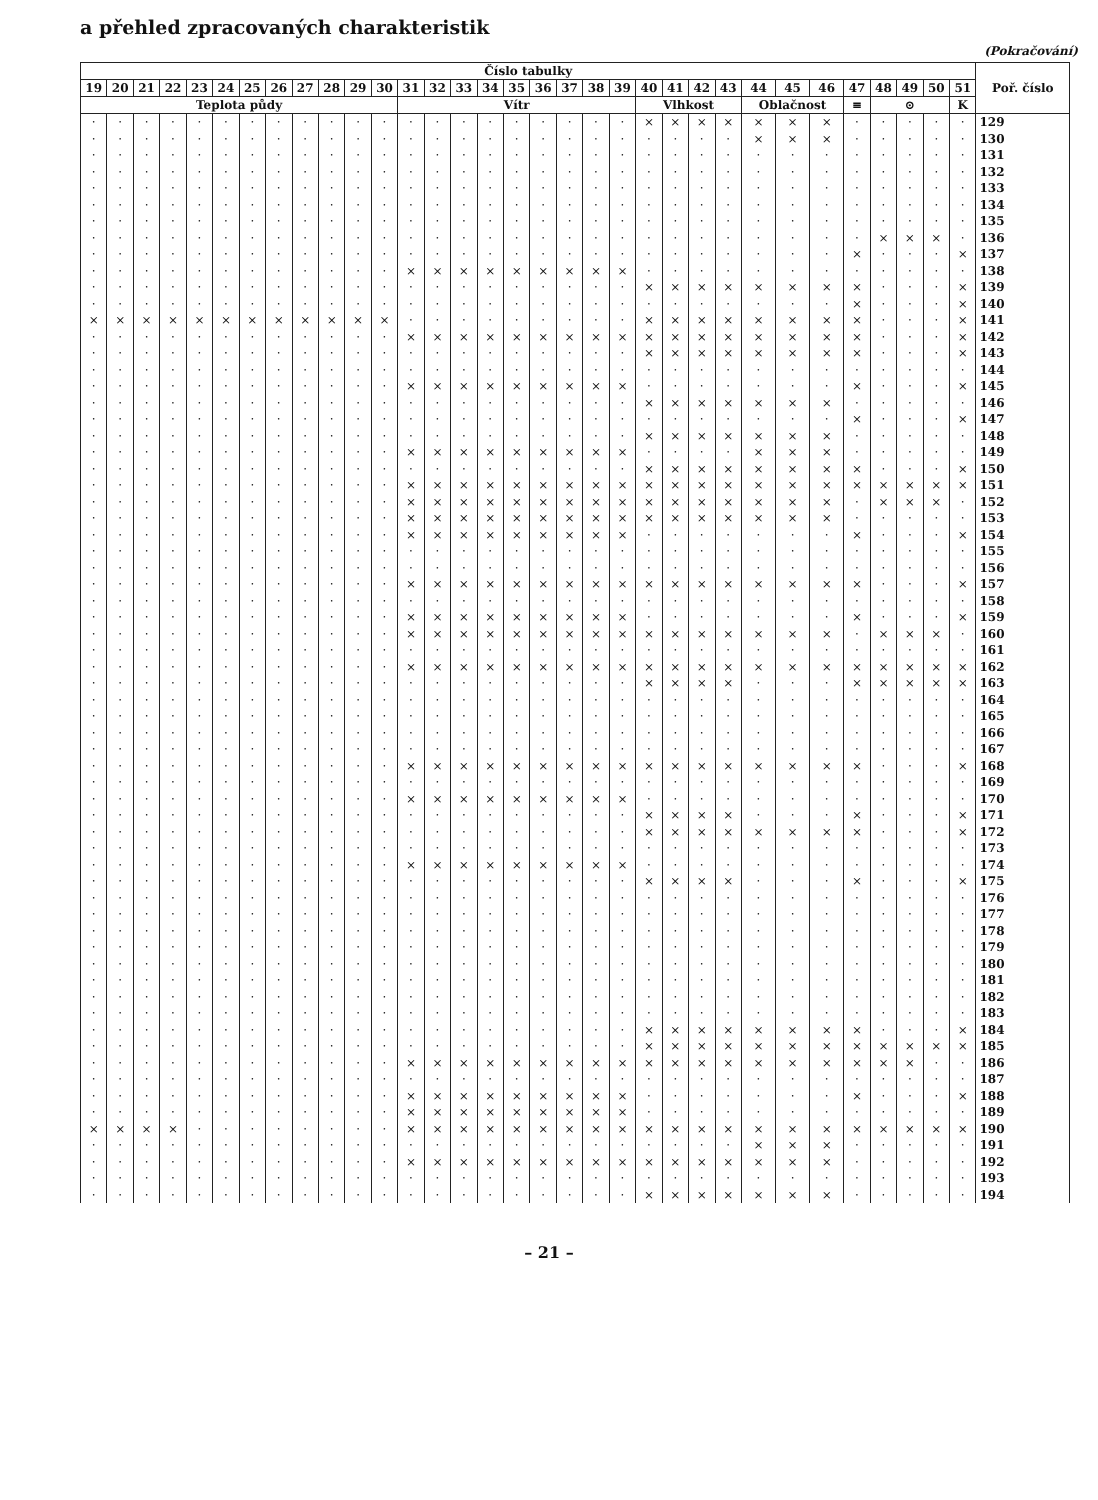a přehled zpracovaných charakteristik
(Pokračování)
| Číslo tabulky | | | | | | | | | | | | | | | | | | | | | | | | | | | | | | | | | Poř. číslo |
| --- | --- | --- | --- | --- | --- | --- | --- | --- | --- | --- | --- | --- | --- | --- | --- | --- | --- | --- | --- | --- | --- | --- | --- | --- | --- | --- | --- | --- | --- | --- | --- | --- | --- |
| 19 | 20 | 21 | 22 | 23 | 24 | 25 | 26 | 27 | 28 | 29 | 30 | 31 | 32 | 33 | 34 | 35 | 36 | 37 | 38 | 39 | 40 | 41 | 42 | 43 | 44 | 45 | 46 | 47 | 48 | 49 | 50 | 51 | |
| Teplota půdy | | | | | | | | | | | | Vítr | | | | | | | | | Vlhkost | | | | Oblačnost | | | ≡ | ⊙ | | | K | |
| · | · | · | · | · | · | · | · | · | · | · | · | · | · | · | · | · | · | · | · | · | × | × | × | × | × | × | × | · | · | · | · | · | 129 |
| · | · | · | · | · | · | · | · | · | · | · | · | · | · | · | · | · | · | · | · | · | · | · | · | · | × | × | × | · | · | · | · | · | 130 |
| · | · | · | · | · | · | · | · | · | · | · | · | · | · | · | · | · | · | · | · | · | · | · | · | · | · | · | · | · | · | · | · | · | 131 |
| · | · | · | · | · | · | · | · | · | · | · | · | · | · | · | · | · | · | · | · | · | · | · | · | · | · | · | · | · | · | · | · | · | 132 |
| · | · | · | · | · | · | · | · | · | · | · | · | · | · | · | · | · | · | · | · | · | · | · | · | · | · | · | · | · | · | · | · | · | 133 |
| · | · | · | · | · | · | · | · | · | · | · | · | · | · | · | · | · | · | · | · | · | · | · | · | · | · | · | · | · | · | · | · | · | 134 |
| · | · | · | · | · | · | · | · | · | · | · | · | · | · | · | · | · | · | · | · | · | · | · | · | · | · | · | · | · | · | · | · | · | 135 |
| · | · | · | · | · | · | · | · | · | · | · | · | · | · | · | · | · | · | · | · | · | · | · | · | · | · | · | · | · | × | × | × | · | 136 |
| · | · | · | · | · | · | · | · | · | · | · | · | · | · | · | · | · | · | · | · | · | · | · | · | · | · | · | · | × | · | · | · | × | 137 |
| · | · | · | · | · | · | · | · | · | · | · | · | × | × | × | × | × | × | × | × | × | · | · | · | · | · | · | · | · | · | · | · | · | 138 |
| · | · | · | · | · | · | · | · | · | · | · | · | · | · | · | · | · | · | · | · | · | × | × | × | × | × | × | × | × | · | · | · | × | 139 |
| · | · | · | · | · | · | · | · | · | · | · | · | · | · | · | · | · | · | · | · | · | · | · | · | · | · | · | · | × | · | · | · | × | 140 |
| × | × | × | × | × | × | × | × | × | × | × | × | · | · | · | · | · | · | · | · | · | × | × | × | × | × | × | × | × | · | · | · | × | 141 |
| · | · | · | · | · | · | · | · | · | · | · | · | × | × | × | × | × | × | × | × | × | × | × | × | × | × | × | × | × | · | · | · | × | 142 |
| · | · | · | · | · | · | · | · | · | · | · | · | · | · | · | · | · | · | · | · | · | × | × | × | × | × | × | × | × | · | · | · | × | 143 |
| · | · | · | · | · | · | · | · | · | · | · | · | · | · | · | · | · | · | · | · | · | · | · | · | · | · | · | · | · | · | · | · | · | 144 |
| · | · | · | · | · | · | · | · | · | · | · | · | × | × | × | × | × | × | × | × | × | · | · | · | · | · | · | · | × | · | · | · | × | 145 |
| · | · | · | · | · | · | · | · | · | · | · | · | · | · | · | · | · | · | · | · | · | × | × | × | × | × | × | × | · | · | · | · | · | 146 |
| · | · | · | · | · | · | · | · | · | · | · | · | · | · | · | · | · | · | · | · | · | · | · | · | · | · | · | · | × | · | · | · | × | 147 |
| · | · | · | · | · | · | · | · | · | · | · | · | · | · | · | · | · | · | · | · | · | × | × | × | × | × | × | × | · | · | · | · | · | 148 |
| · | · | · | · | · | · | · | · | · | · | · | · | × | × | × | × | × | × | × | × | × | · | · | · | · | × | × | × | · | · | · | · | · | 149 |
| · | · | · | · | · | · | · | · | · | · | · | · | · | · | · | · | · | · | · | · | · | × | × | × | × | × | × | × | × | · | · | · | × | 150 |
| · | · | · | · | · | · | · | · | · | · | · | · | × | × | × | × | × | × | × | × | × | × | × | × | × | × | × | × | × | × | × | × | × | 151 |
| · | · | · | · | · | · | · | · | · | · | · | · | × | × | × | × | × | × | × | × | × | × | × | × | × | × | × | × | · | × | × | × | · | 152 |
| · | · | · | · | · | · | · | · | · | · | · | · | × | × | × | × | × | × | × | × | × | × | × | × | × | × | × | × | · | · | · | · | · | 153 |
| · | · | · | · | · | · | · | · | · | · | · | · | × | × | × | × | × | × | × | × | × | · | · | · | · | · | · | · | × | · | · | · | × | 154 |
| · | · | · | · | · | · | · | · | · | · | · | · | · | · | · | · | · | · | · | · | · | · | · | · | · | · | · | · | · | · | · | · | · | 155 |
| · | · | · | · | · | · | · | · | · | · | · | · | · | · | · | · | · | · | · | · | · | · | · | · | · | · | · | · | · | · | · | · | · | 156 |
| · | · | · | · | · | · | · | · | · | · | · | · | × | × | × | × | × | × | × | × | × | × | × | × | × | × | × | × | × | · | · | · | × | 157 |
| · | · | · | · | · | · | · | · | · | · | · | · | · | · | · | · | · | · | · | · | · | · | · | · | · | · | · | · | · | · | · | · | · | 158 |
| · | · | · | · | · | · | · | · | · | · | · | · | × | × | × | × | × | × | × | × | × | · | · | · | · | · | · | · | × | · | · | · | × | 159 |
| · | · | · | · | · | · | · | · | · | · | · | · | × | × | × | × | × | × | × | × | × | × | × | × | × | × | × | × | · | × | × | × | · | 160 |
| · | · | · | · | · | · | · | · | · | · | · | · | · | · | · | · | · | · | · | · | · | · | · | · | · | · | · | · | · | · | · | · | · | 161 |
| · | · | · | · | · | · | · | · | · | · | · | · | × | × | × | × | × | × | × | × | × | × | × | × | × | × | × | × | × | × | × | × | × | 162 |
| · | · | · | · | · | · | · | · | · | · | · | · | · | · | · | · | · | · | · | · | · | × | × | × | × | · | · | · | × | × | × | × | × | 163 |
| · | · | · | · | · | · | · | · | · | · | · | · | · | · | · | · | · | · | · | · | · | · | · | · | · | · | · | · | · | · | · | · | · | 164 |
| · | · | · | · | · | · | · | · | · | · | · | · | · | · | · | · | · | · | · | · | · | · | · | · | · | · | · | · | · | · | · | · | · | 165 |
| · | · | · | · | · | · | · | · | · | · | · | · | · | · | · | · | · | · | · | · | · | · | · | · | · | · | · | · | · | · | · | · | · | 166 |
| · | · | · | · | · | · | · | · | · | · | · | · | · | · | · | · | · | · | · | · | · | · | · | · | · | · | · | · | · | · | · | · | · | 167 |
| · | · | · | · | · | · | · | · | · | · | · | · | × | × | × | × | × | × | × | × | × | × | × | × | × | × | × | × | × | · | · | · | × | 168 |
| · | · | · | · | · | · | · | · | · | · | · | · | · | · | · | · | · | · | · | · | · | · | · | · | · | · | · | · | · | · | · | · | · | 169 |
| · | · | · | · | · | · | · | · | · | · | · | · | × | × | × | × | × | × | × | × | × | · | · | · | · | · | · | · | · | · | · | · | · | 170 |
| · | · | · | · | · | · | · | · | · | · | · | · | · | · | · | · | · | · | · | · | · | × | × | × | × | · | · | · | × | · | · | · | × | 171 |
| · | · | · | · | · | · | · | · | · | · | · | · | · | · | · | · | · | · | · | · | · | × | × | × | × | × | × | × | × | · | · | · | × | 172 |
| · | · | · | · | · | · | · | · | · | · | · | · | · | · | · | · | · | · | · | · | · | · | · | · | · | · | · | · | · | · | · | · | · | 173 |
| · | · | · | · | · | · | · | · | · | · | · | · | × | × | × | × | × | × | × | × | × | · | · | · | · | · | · | · | · | · | · | · | · | 174 |
| · | · | · | · | · | · | · | · | · | · | · | · | · | · | · | · | · | · | · | · | · | × | × | × | × | · | · | · | × | · | · | · | × | 175 |
| · | · | · | · | · | · | · | · | · | · | · | · | · | · | · | · | · | · | · | · | · | · | · | · | · | · | · | · | · | · | · | · | · | 176 |
| · | · | · | · | · | · | · | · | · | · | · | · | · | · | · | · | · | · | · | · | · | · | · | · | · | · | · | · | · | · | · | · | · | 177 |
| · | · | · | · | · | · | · | · | · | · | · | · | · | · | · | · | · | · | · | · | · | · | · | · | · | · | · | · | · | · | · | · | · | 178 |
| · | · | · | · | · | · | · | · | · | · | · | · | · | · | · | · | · | · | · | · | · | · | · | · | · | · | · | · | · | · | · | · | · | 179 |
| · | · | · | · | · | · | · | · | · | · | · | · | · | · | · | · | · | · | · | · | · | · | · | · | · | · | · | · | · | · | · | · | · | 180 |
| · | · | · | · | · | · | · | · | · | · | · | · | · | · | · | · | · | · | · | · | · | · | · | · | · | · | · | · | · | · | · | · | · | 181 |
| · | · | · | · | · | · | · | · | · | · | · | · | · | · | · | · | · | · | · | · | · | · | · | · | · | · | · | · | · | · | · | · | · | 182 |
| · | · | · | · | · | · | · | · | · | · | · | · | · | · | · | · | · | · | · | · | · | · | · | · | · | · | · | · | · | · | · | · | · | 183 |
| · | · | · | · | · | · | · | · | · | · | · | · | · | · | · | · | · | · | · | · | · | × | × | × | × | × | × | × | × | · | · | · | × | 184 |
| · | · | · | · | · | · | · | · | · | · | · | · | · | · | · | · | · | · | · | · | · | × | × | × | × | × | × | × | × | × | × | × | × | 185 |
| · | · | · | · | · | · | · | · | · | · | · | · | × | × | × | × | × | × | × | × | × | × | × | × | × | × | × | × | × | × | × | · | · | 186 |
| · | · | · | · | · | · | · | · | · | · | · | · | · | · | · | · | · | · | · | · | · | · | · | · | · | · | · | · | · | · | · | · | · | 187 |
| · | · | · | · | · | · | · | · | · | · | · | · | × | × | × | × | × | × | × | × | × | · | · | · | · | · | · | · | × | · | · | · | × | 188 |
| · | · | · | · | · | · | · | · | · | · | · | · | × | × | × | × | × | × | × | × | × | · | · | · | · | · | · | · | · | · | · | · | · | 189 |
| × | × | × | × | · | · | · | · | · | · | · | · | × | × | × | × | × | × | × | × | × | × | × | × | × | × | × | × | × | × | × | × | × | 190 |
| · | · | · | · | · | · | · | · | · | · | · | · | · | · | · | · | · | · | · | · | · | · | · | · | · | × | × | × | · | · | · | · | · | 191 |
| · | · | · | · | · | · | · | · | · | · | · | · | × | × | × | × | × | × | × | × | × | × | × | × | × | × | × | × | · | · | · | · | · | 192 |
| · | · | · | · | · | · | · | · | · | · | · | · | · | · | · | · | · | · | · | · | · | · | · | · | · | · | · | · | · | · | · | · | · | 193 |
| · | · | · | · | · | · | · | · | · | · | · | · | · | · | · | · | · | · | · | · | · | × | × | × | × | × | × | × | · | · | · | · | · | 194 |
– 21 –